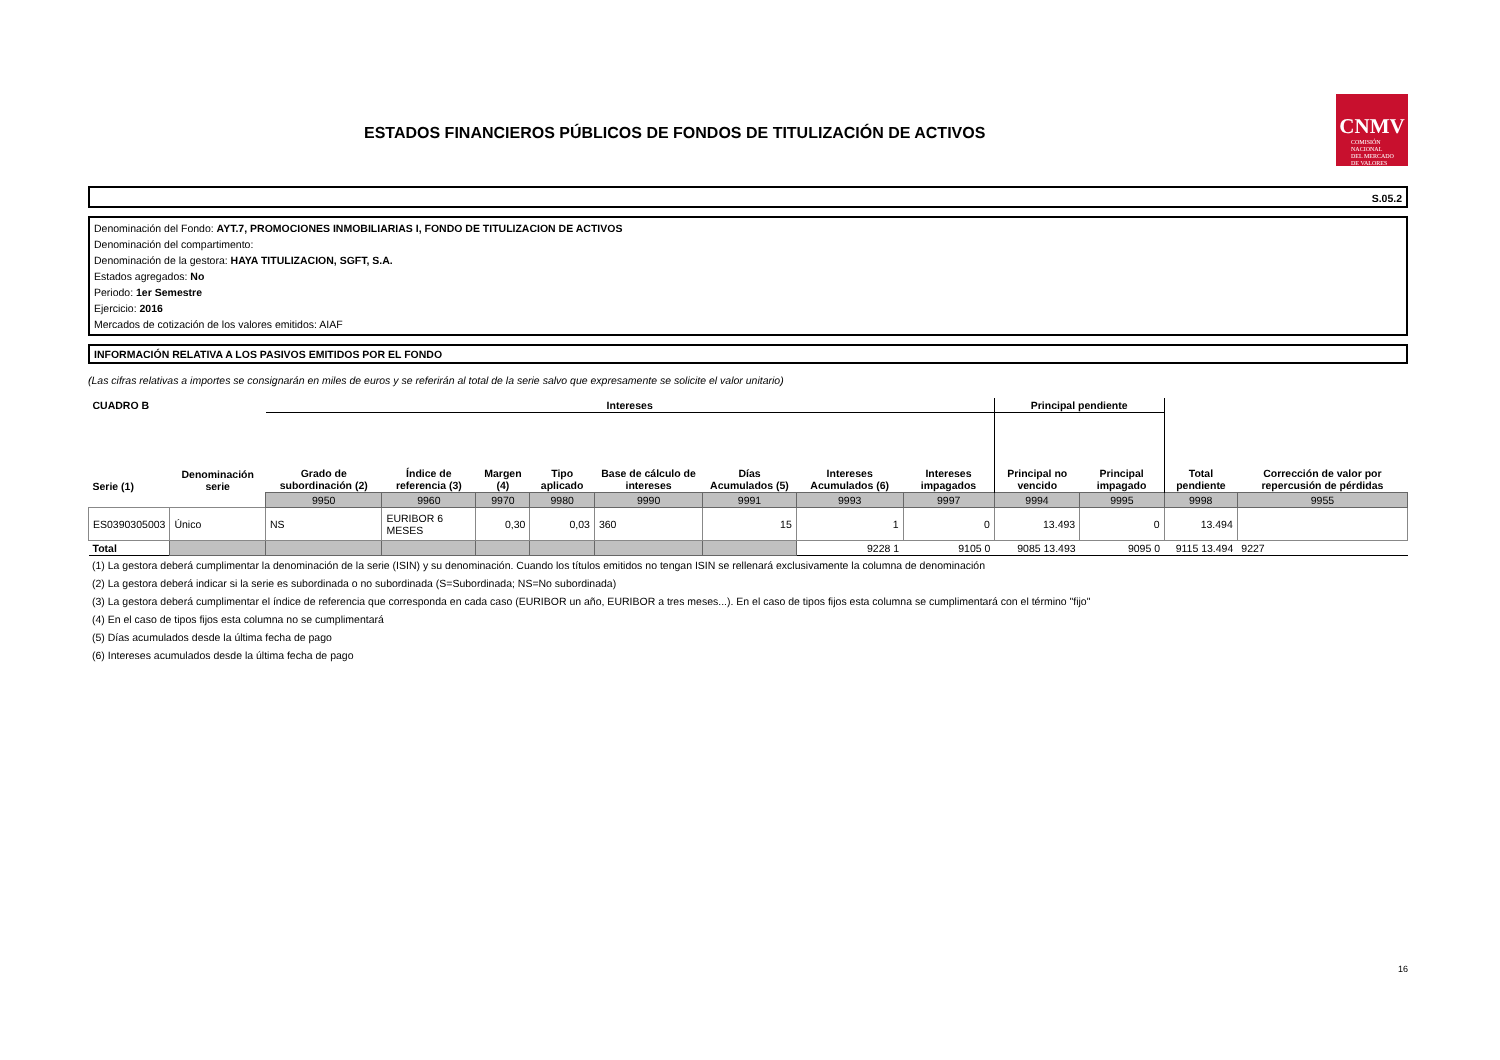ESTADOS FINANCIEROS PÚBLICOS DE FONDOS DE TITULIZACIÓN DE ACTIVOS
CNMV
COMISIÓN
NACIONAL
DEL MERCADO
DE VALORES
S.05.2
Denominación del Fondo: AYT.7, PROMOCIONES INMOBILIARIAS I, FONDO DE TITULIZACION DE ACTIVOS
Denominación del compartimento:
Denominación de la gestora: HAYA TITULIZACION, SGFT, S.A.
Estados agregados: No
Periodo: 1er Semestre
Ejercicio: 2016
Mercados de cotización de los valores emitidos: AIAF
INFORMACIÓN RELATIVA A LOS PASIVOS EMITIDOS POR EL FONDO
(Las cifras relativas a importes se consignarán en miles de euros y se referirán al total de la serie salvo que expresamente se solicite el valor unitario)
| CUADRO B | | Intereses | | | | | | | | Principal pendiente | | | |
| --- | --- | --- | --- | --- | --- | --- | --- | --- | --- | --- | --- | --- | --- |
| Serie (1) | Denominación serie | Grado de subordinación (2) | Índice de referencia (3) | Margen (4) | Tipo aplicado | Base de cálculo de intereses | Días Acumulados (5) | Intereses Acumulados (6) | Intereses impagados | Principal no vencido | Principal impagado | Total pendiente | Corrección de valor por repercusión de pérdidas |
| | | 9950 | 9960 | 9970 | 9980 | 9990 | 9991 | 9993 | 9997 | 9994 | 9995 | 9998 | 9955 |
| ES0390305003 | Único | NS | EURIBOR 6 MESES | 0,30 | 0,03 | 360 | 15 | 1 | 0 | 13.493 | 0 | 13.494 | |
| Total | | | | | | | | 9228 1 | 9105 0 | 9085 13.493 | 9095 0 | 9115 13.494 | 9227 |
(1) La gestora deberá cumplimentar la denominación de la serie (ISIN) y su denominación. Cuando los títulos emitidos no tengan ISIN se rellenará exclusivamente la columna de denominación
(2) La gestora deberá indicar si la serie es subordinada o no subordinada (S=Subordinada; NS=No subordinada)
(3) La gestora deberá cumplimentar el índice de referencia que corresponda en cada caso (EURIBOR un año, EURIBOR a tres meses...). En el caso de tipos fijos esta columna se cumplimentará con el término "fijo"
(4) En el caso de tipos fijos esta columna no se cumplimentará
(5) Días acumulados desde la última fecha de pago
(6) Intereses acumulados desde la última fecha de pago
16